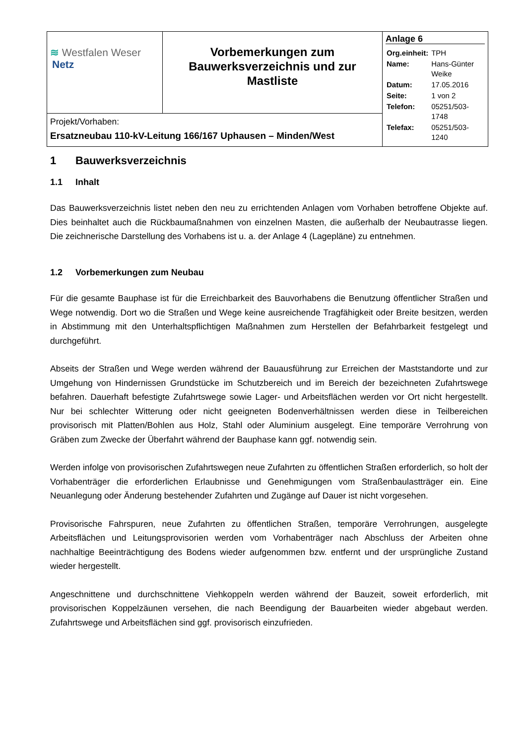| ≋ Westfalen Weser Netz | Vorbemerkungen zum Bauwerksverzeichnis und zur Mastliste | Anlage 6 / Org.einheit: / TPH / / Name: / Hans-Günter Weike / / Datum: / 17.05.2016 / / Seite: / 1 von 2 / / Telefon: / 05251/503-1748 / / Telefax: / 05251/503-1240 / |
| Projekt/Vorhaben: Ersatzneubau 110-kV-Leitung 166/167 Uphausen – Minden/West | | |
1 Bauwerksverzeichnis
1.1 Inhalt
Das Bauwerksverzeichnis listet neben den neu zu errichtenden Anlagen vom Vorhaben betroffene Objekte auf. Dies beinhaltet auch die Rückbaumaßnahmen von einzelnen Masten, die außerhalb der Neubautrasse liegen. Die zeichnerische Darstellung des Vorhabens ist u. a. der Anlage 4 (Lagepläne) zu entnehmen.
1.2 Vorbemerkungen zum Neubau
Für die gesamte Bauphase ist für die Erreichbarkeit des Bauvorhabens die Benutzung öffentlicher Straßen und Wege notwendig. Dort wo die Straßen und Wege keine ausreichende Tragfähigkeit oder Breite besitzen, werden in Abstimmung mit den Unterhaltspflichtigen Maßnahmen zum Herstellen der Befahrbarkeit festgelegt und durchgeführt.
Abseits der Straßen und Wege werden während der Bauausführung zur Erreichen der Maststandorte und zur Umgehung von Hindernissen Grundstücke im Schutzbereich und im Bereich der bezeichneten Zufahrtswege befahren. Dauerhaft befestigte Zufahrtswege sowie Lager- und Arbeitsflächen werden vor Ort nicht hergestellt. Nur bei schlechter Witterung oder nicht geeigneten Bodenverhältnissen werden diese in Teilbereichen provisorisch mit Platten/Bohlen aus Holz, Stahl oder Aluminium ausgelegt. Eine temporäre Verrohrung von Gräben zum Zwecke der Überfahrt während der Bauphase kann ggf. notwendig sein.
Werden infolge von provisorischen Zufahrtswegen neue Zufahrten zu öffentlichen Straßen erforderlich, so holt der Vorhabenträger die erforderlichen Erlaubnisse und Genehmigungen vom Straßenbaulastträger ein. Eine Neuanlegung oder Änderung bestehender Zufahrten und Zugänge auf Dauer ist nicht vorgesehen.
Provisorische Fahrspuren, neue Zufahrten zu öffentlichen Straßen, temporäre Verrohrungen, ausgelegte Arbeitsflächen und Leitungsprovisorien werden vom Vorhabenträger nach Abschluss der Arbeiten ohne nachhaltige Beeinträchtigung des Bodens wieder aufgenommen bzw. entfernt und der ursprüngliche Zustand wieder hergestellt.
Angeschnittene und durchschnittene Viehkoppeln werden während der Bauzeit, soweit erforderlich, mit provisorischen Koppelzäunen versehen, die nach Beendigung der Bauarbeiten wieder abgebaut werden. Zufahrtswege und Arbeitsflächen sind ggf. provisorisch einzufrieden.